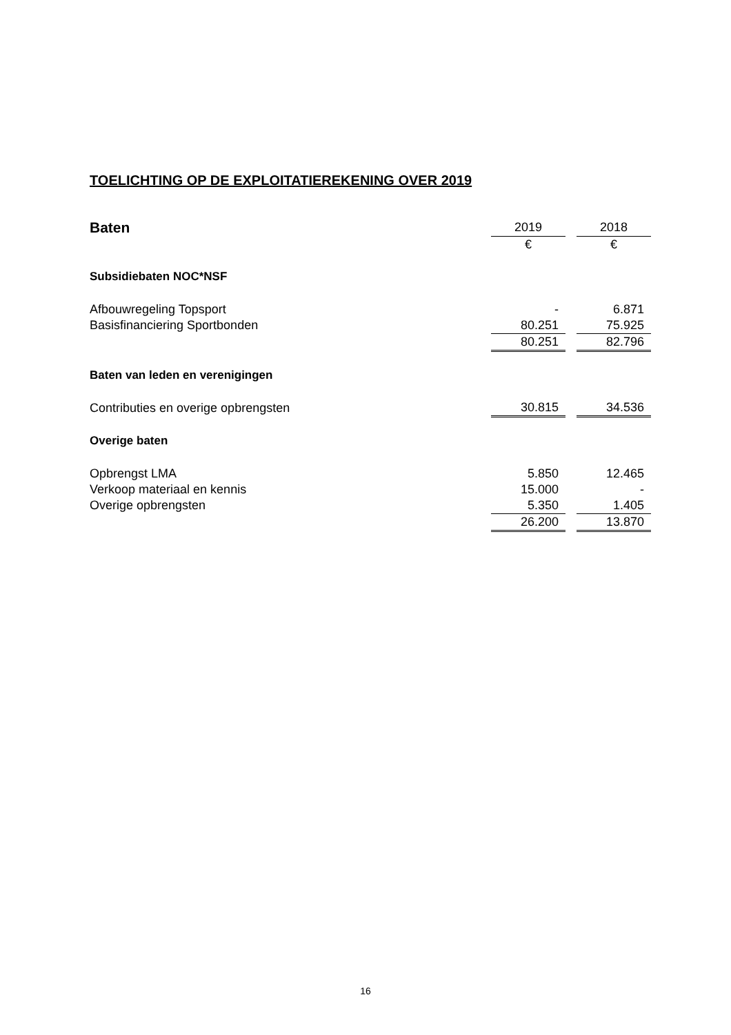TOELICHTING OP DE EXPLOITATIEREKENING OVER 2019
| Baten | 2019 | | 2018 |
| | € | | € |
| Subsidiebaten NOC*NSF | | | |
| Afbouwregeling Topsport | - | | 6.871 |
| Basisfinanciering Sportbonden | 80.251 | | 75.925 |
| | 80.251 | | 82.796 |
| Baten van leden en verenigingen | | | |
| Contributies en overige opbrengsten | 30.815 | | 34.536 |
| Overige baten | | | |
| Opbrengst LMA | 5.850 | | 12.465 |
| Verkoop materiaal en kennis | 15.000 | | - |
| Overige opbrengsten | 5.350 | | 1.405 |
| | 26.200 | | 13.870 |
16